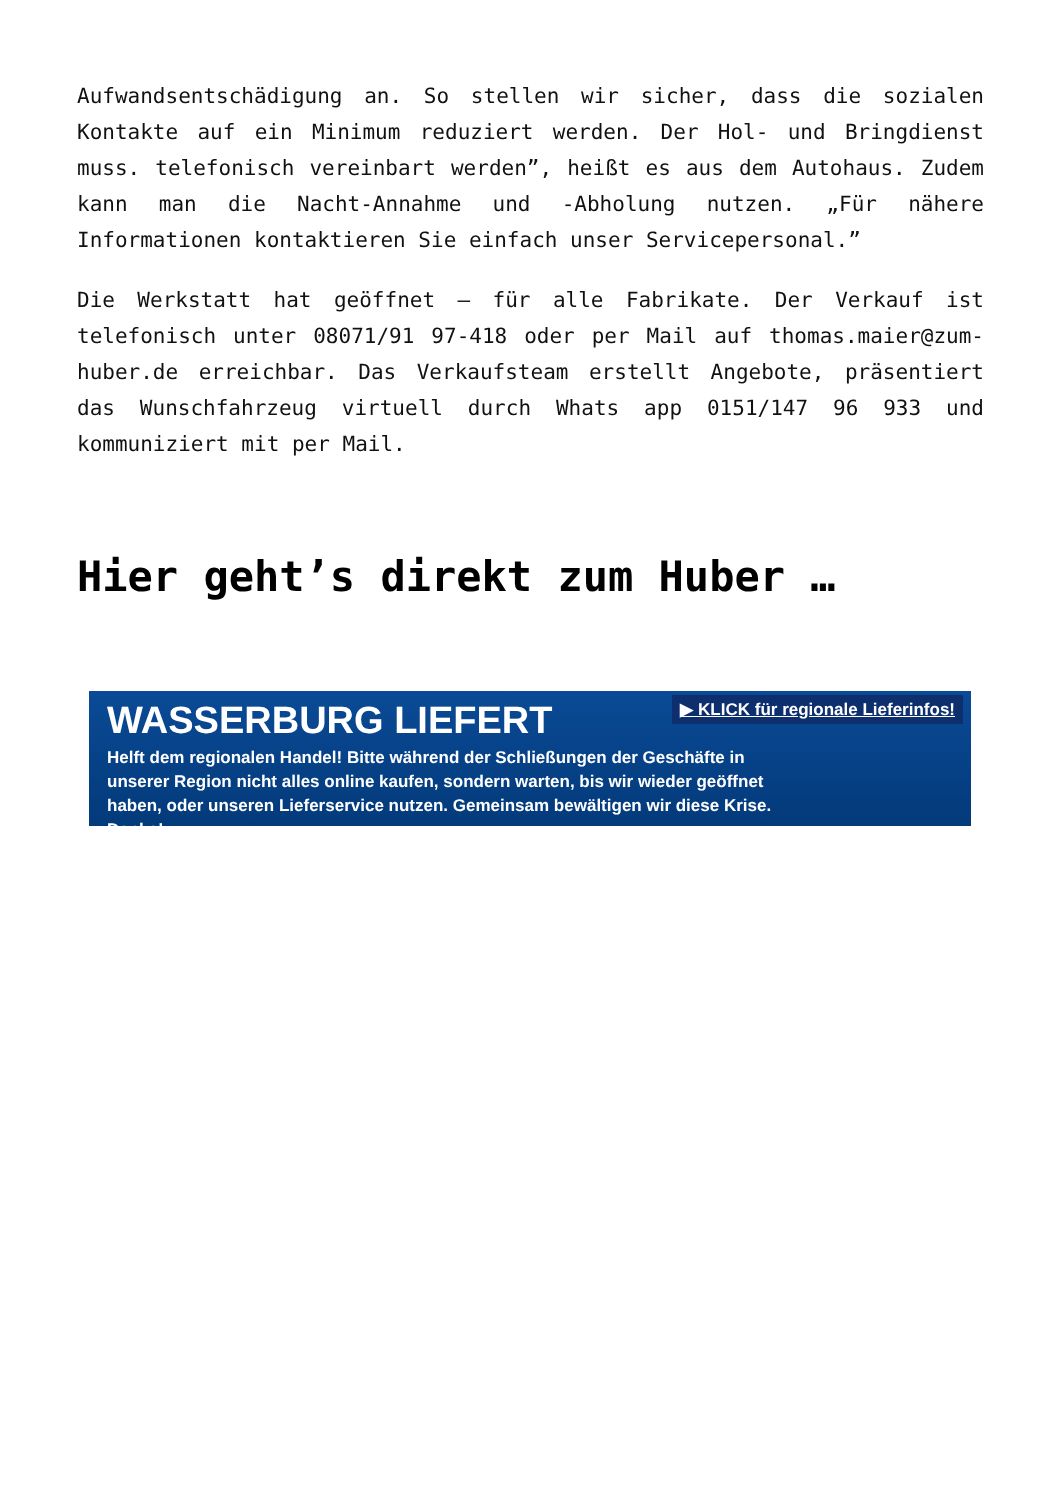Aufwandsentschädigung an. So stellen wir sicher, dass die sozialen Kontakte auf ein Minimum reduziert werden. Der Hol- und Bringdienst muss. telefonisch vereinbart werden”, heißt es aus dem Autohaus. Zudem kann man die Nacht-Annahme und -Abholung nutzen. „Für nähere Informationen kontaktieren Sie einfach unser Servicepersonal.”
Die Werkstatt hat geöffnet – für alle Fabrikate. Der Verkauf ist telefonisch unter 08071/91 97-418 oder per Mail auf thomas.maier@zum-huber.de erreichbar. Das Verkaufsteam erstellt Angebote, präsentiert das Wunschfahrzeug virtuell durch Whats app 0151/147 96 933 und kommuniziert mit per Mail.
Hier geht’s direkt zum Huber …
▶ KLICK für regionale Lieferinfos!
WASSERBURG LIEFERT
Helft dem regionalen Handel! Bitte während der Schließungen der Geschäfte in unserer Region nicht alles online kaufen, sondern warten, bis wir wieder geöffnet haben, oder unseren Lieferservice nutzen. Gemeinsam bewältigen wir diese Krise. Danke!